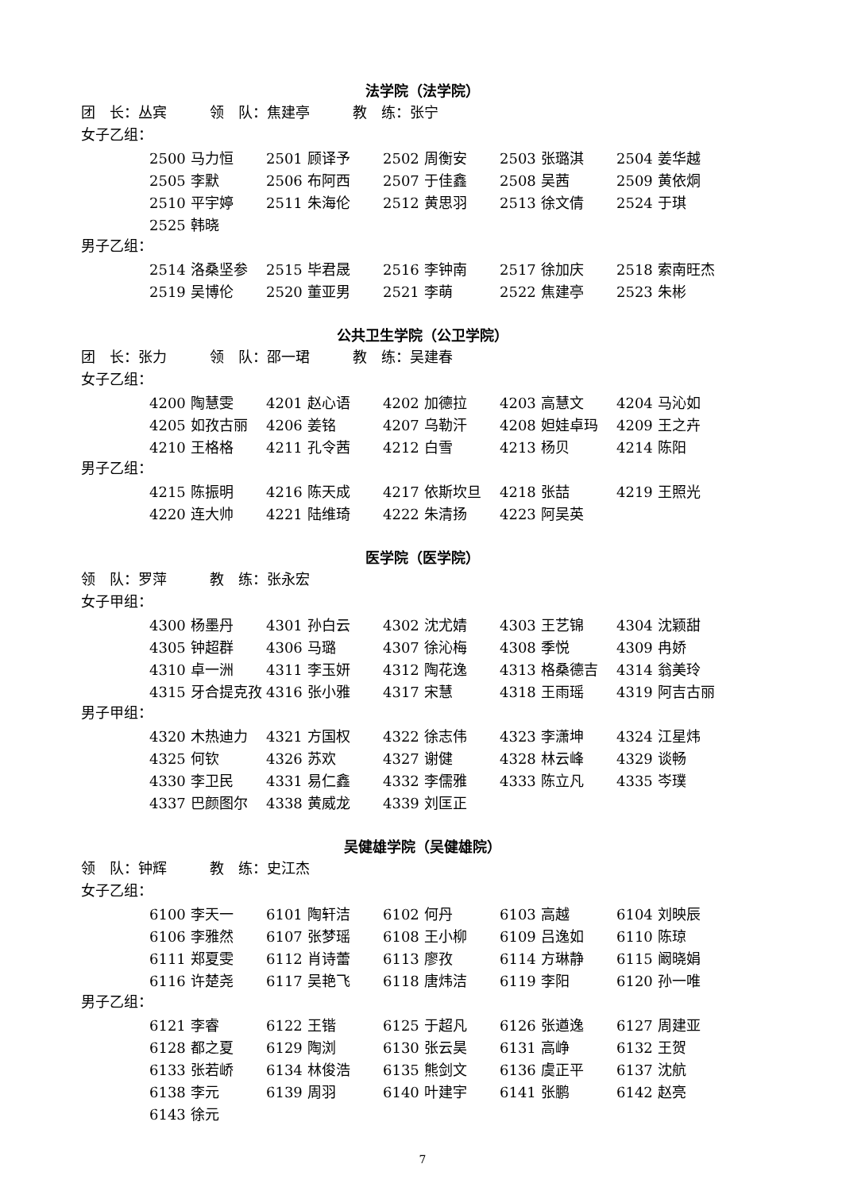法学院（法学院）
团　长：丛宾　　　领　队：焦建亭　　　教　练：张宁
女子乙组：
| 2500 马力恒 | 2501 顾译予 | 2502 周衡安 | 2503 张璐淇 | 2504 姜华越 |
| 2505 李默 | 2506 布阿西 | 2507 于佳鑫 | 2508 吴茜 | 2509 黄依烔 |
| 2510 平宇婷 | 2511 朱海伦 | 2512 黄思羽 | 2513 徐文倩 | 2524 于琪 |
| 2525 韩晓 | | | | |
男子乙组：
| 2514 洛桑坚参 | 2515 毕君晟 | 2516 李钟南 | 2517 徐加庆 | 2518 索南旺杰 |
| 2519 吴博伦 | 2520 董亚男 | 2521 李萌 | 2522 焦建亭 | 2523 朱彬 |
公共卫生学院（公卫学院）
团　长：张力　　　领　队：邵一珺　　　教　练：吴建春
女子乙组：
| 4200 陶慧雯 | 4201 赵心语 | 4202 加德拉 | 4203 高慧文 | 4204 马沁如 |
| 4205 如孜古丽 | 4206 姜铭 | 4207 乌勒汗 | 4208 妲娃卓玛 | 4209 王之卉 |
| 4210 王格格 | 4211 孔令茜 | 4212 白雪 | 4213 杨贝 | 4214 陈阳 |
男子乙组：
| 4215 陈振明 | 4216 陈天成 | 4217 依斯坎旦 | 4218 张喆 | 4219 王照光 |
| 4220 连大帅 | 4221 陆维琦 | 4222 朱清扬 | 4223 阿吴英 | |
医学院（医学院）
领　队：罗萍　　　教　练：张永宏
女子甲组：
| 4300 杨墨丹 | 4301 孙白云 | 4302 沈尤婧 | 4303 王艺锦 | 4304 沈颖甜 |
| 4305 钟超群 | 4306 马璐 | 4307 徐沁梅 | 4308 季悦 | 4309 冉娇 |
| 4310 卓一洲 | 4311 李玉妍 | 4312 陶花逸 | 4313 格桑德吉 | 4314 翁美玲 |
| 4315 牙合提克孜 | 4316 张小雅 | 4317 宋慧 | 4318 王雨瑶 | 4319 阿吉古丽 |
男子甲组：
| 4320 木热迪力 | 4321 方国权 | 4322 徐志伟 | 4323 李潇坤 | 4324 江星炜 |
| 4325 何钦 | 4326 苏欢 | 4327 谢健 | 4328 林云峰 | 4329 谈畅 |
| 4330 李卫民 | 4331 易仁鑫 | 4332 李儒雅 | 4333 陈立凡 | 4335 岑璞 |
| 4337 巴颜图尔 | 4338 黄威龙 | 4339 刘匡正 | | |
吴健雄学院（吴健雄院）
领　队：钟辉　　　教　练：史江杰
女子乙组：
| 6100 李天一 | 6101 陶轩洁 | 6102 何丹 | 6103 高越 | 6104 刘映辰 |
| 6106 李雅然 | 6107 张梦瑶 | 6108 王小柳 | 6109 吕逸如 | 6110 陈琼 |
| 6111 郑夏雯 | 6112 肖诗蕾 | 6113 廖孜 | 6114 方琳静 | 6115 阚晓娟 |
| 6116 许楚尧 | 6117 吴艳飞 | 6118 唐炜洁 | 6119 李阳 | 6120 孙一唯 |
男子乙组：
| 6121 李睿 | 6122 王锴 | 6125 于超凡 | 6126 张遒逸 | 6127 周建亚 |
| 6128 都之夏 | 6129 陶浏 | 6130 张云昊 | 6131 高峥 | 6132 王贺 |
| 6133 张若峤 | 6134 林俊浩 | 6135 熊剑文 | 6136 虞正平 | 6137 沈航 |
| 6138 李元 | 6139 周羽 | 6140 叶建宇 | 6141 张鹏 | 6142 赵亮 |
| 6143 徐元 | | | | |
7